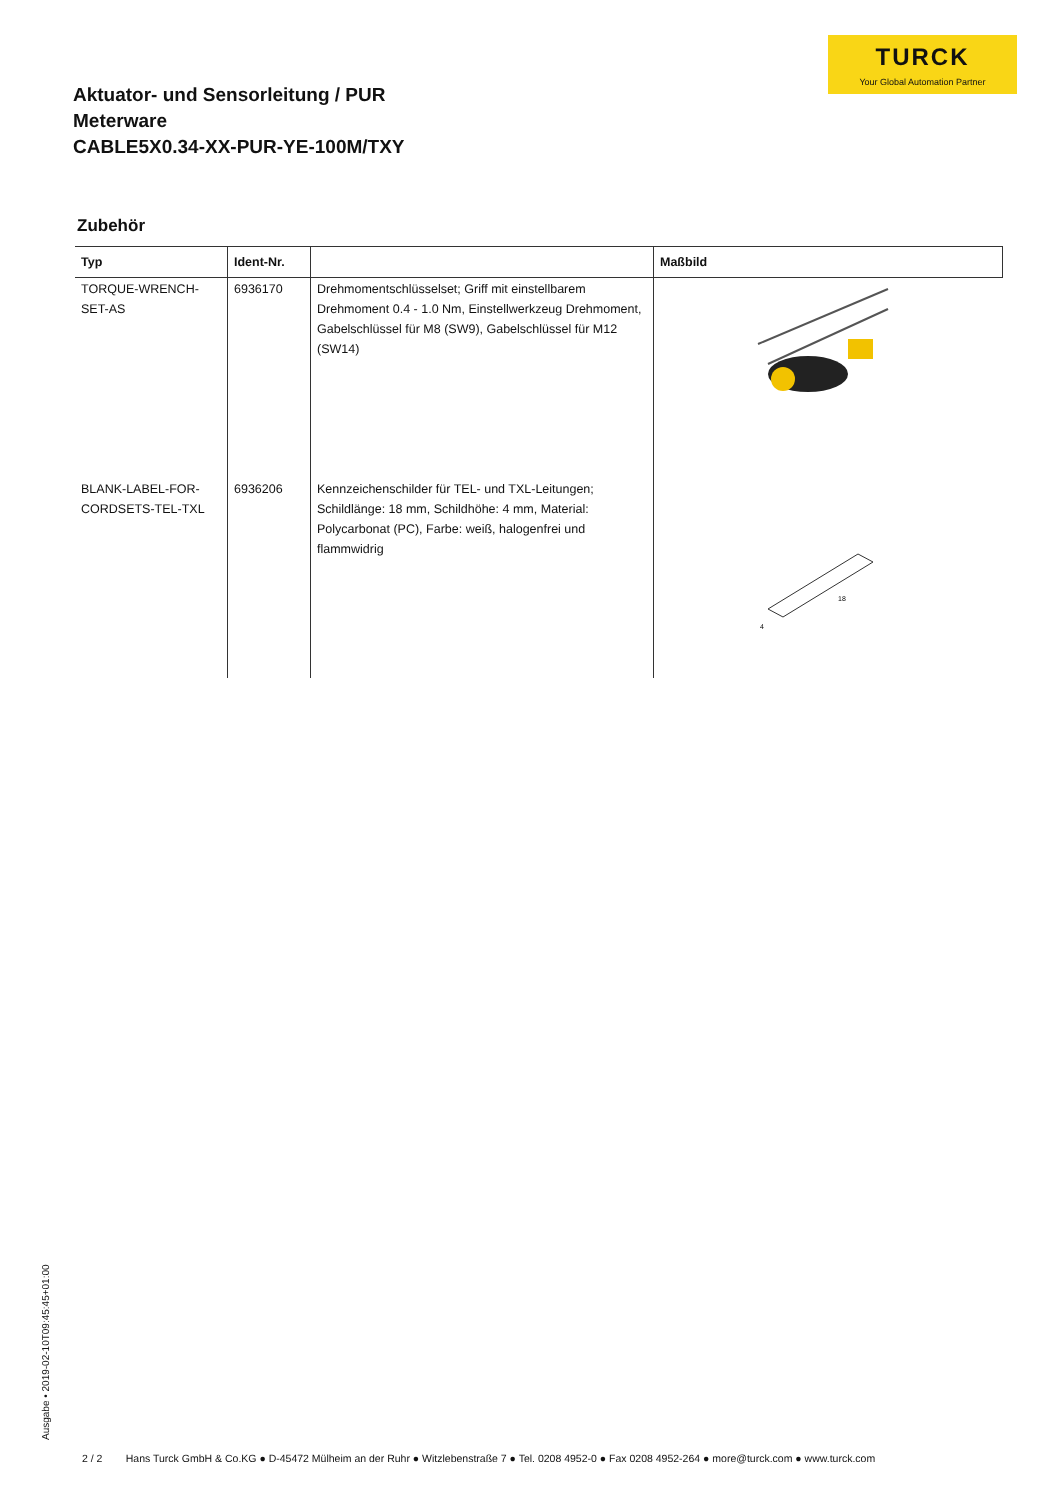TURCK
Your Global Automation Partner
Aktuator- und Sensorleitung / PUR
Meterware
CABLE5X0.34-XX-PUR-YE-100M/TXY
Zubehör
| Typ | Ident-Nr. | | Maßbild |
| --- | --- | --- | --- |
| TORQUE-WRENCH-SET-AS | 6936170 | Drehmomentschlüsselset; Griff mit einstellbarem Drehmoment 0.4 - 1.0 Nm, Einstellwerkzeug Drehmoment, Gabelschlüssel für M8 (SW9), Gabelschlüssel für M12 (SW14) | |
| BLANK-LABEL-FOR-CORDSETS-TEL-TXL | 6936206 | Kennzeichenschilder für TEL- und TXL-Leitungen; Schildlänge: 18 mm, Schildhöhe: 4 mm, Material: Polycarbonat (PC), Farbe: weiß, halogenfrei und flammwidrig | 18 4 |
Ausgabe • 2019-02-10T09:45:45+01:00
2 / 2 Hans Turck GmbH & Co.KG ● D-45472 Mülheim an der Ruhr ● Witzlebenstraße 7 ● Tel. 0208 4952-0 ● Fax 0208 4952-264 ● more@turck.com ● www.turck.com